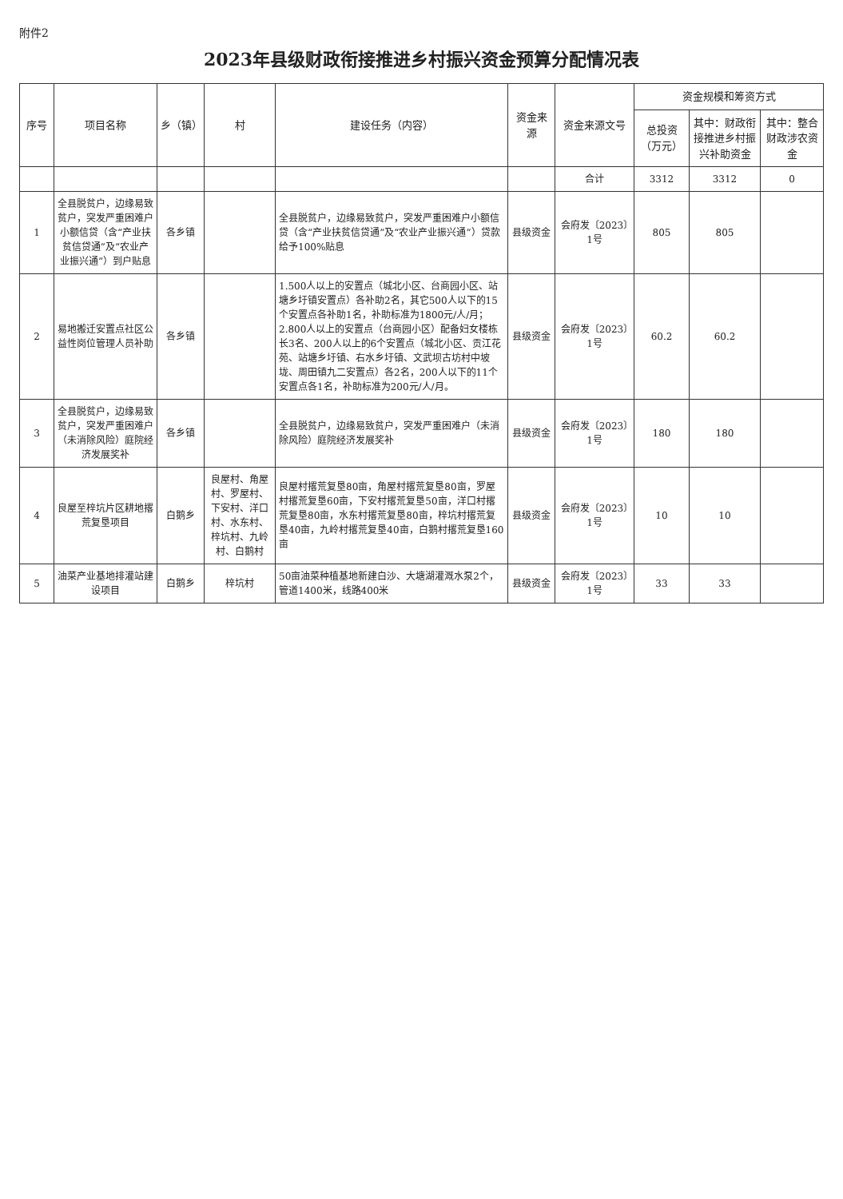附件2
2023年县级财政衔接推进乡村振兴资金预算分配情况表
| 序号 | 项目名称 | 乡（镇） | 村 | 建设任务（内容） | 资金来源 | 资金来源文号 | 资金规模和筹资方式 | | |
| --- | --- | --- | --- | --- | --- | --- | --- | --- | --- |
| | | | | | | | 总投资（万元） | 其中：财政衔接推进乡村振兴补助资金 | 其中：整合财政涉农资金 |
| | | | | | | 合计 | 3312 | 3312 | 0 |
| 1 | 全县脱贫户，边缘易致贫户，突发严重困难户小额信贷（含“产业扶贫信贷通”及“农业产业振兴通”）到户贴息 | 各乡镇 | | 全县脱贫户，边缘易致贫户，突发严重困难户小额信贷（含“产业扶贫信贷通”及“农业产业振兴通”）贷款给予100%贴息 | 县级资金 | 会府发〔2023〕1号 | 805 | 805 | |
| 2 | 易地搬迁安置点社区公益性岗位管理人员补助 | 各乡镇 | | 1.500人以上的安置点（城北小区、台商园小区、站塘乡圩镇安置点）各补助2名，其它500人以下的15个安置点各补助1名，补助标准为1800元/人/月； 2.800人以上的安置点（台商园小区）配备妇女楼栋长3名、200人以上的6个安置点（城北小区、贡江花苑、站塘乡圩镇、右水乡圩镇、文武坝古坊村中坡垅、周田镇九二安置点）各2名，200人以下的11个安置点各1名，补助标准为200元/人/月。 | 县级资金 | 会府发〔2023〕1号 | 60.2 | 60.2 | |
| 3 | 全县脱贫户，边缘易致贫户，突发严重困难户（未消除风险）庭院经济发展奖补 | 各乡镇 | | 全县脱贫户，边缘易致贫户，突发严重困难户（未消除风险）庭院经济发展奖补 | 县级资金 | 会府发〔2023〕1号 | 180 | 180 | |
| 4 | 良屋至梓坑片区耕地撂荒复垦项目 | 白鹅乡 | 良屋村、角屋村、罗屋村、下安村、洋口村、水东村、梓坑村、九岭村、白鹅村 | 良屋村撂荒复垦80亩，角屋村撂荒复垦80亩，罗屋村撂荒复垦60亩，下安村撂荒复垦50亩，洋口村撂荒复垦80亩，水东村撂荒复垦80亩，梓坑村撂荒复垦40亩，九岭村撂荒复垦40亩，白鹅村撂荒复垦160亩 | 县级资金 | 会府发〔2023〕1号 | 10 | 10 | |
| 5 | 油菜产业基地排灌站建设项目 | 白鹅乡 | 梓坑村 | 50亩油菜种植基地新建白沙、大塘湖灌溉水泵2个，管道1400米，线路400米 | 县级资金 | 会府发〔2023〕1号 | 33 | 33 | |